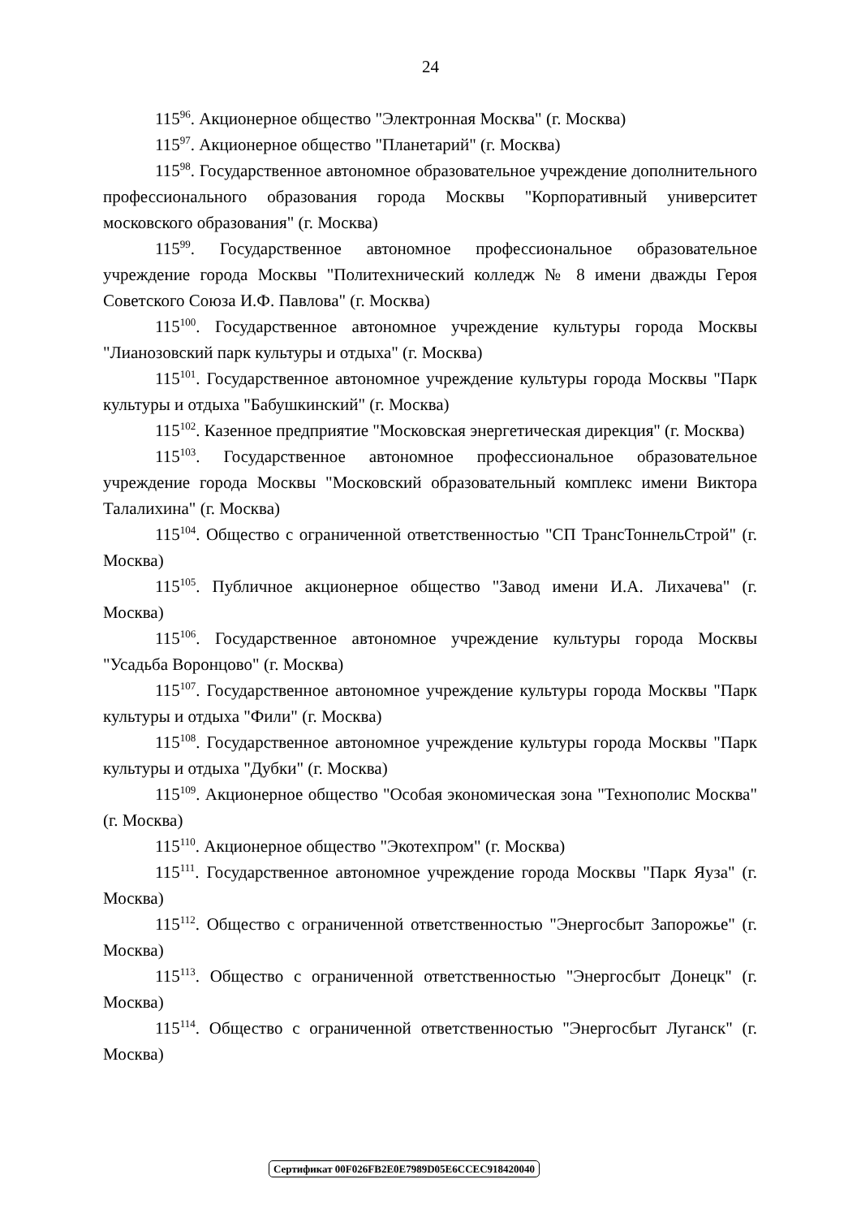24
115<sup>96</sup>. Акционерное общество "Электронная Москва" (г. Москва)
115<sup>97</sup>. Акционерное общество "Планетарий" (г. Москва)
115<sup>98</sup>. Государственное автономное образовательное учреждение дополнительного профессионального образования города Москвы "Корпоративный университет московского образования" (г. Москва)
115<sup>99</sup>. Государственное автономное профессиональное образовательное учреждение города Москвы "Политехнический колледж № 8 имени дважды Героя Советского Союза И.Ф. Павлова" (г. Москва)
115<sup>100</sup>. Государственное автономное учреждение культуры города Москвы "Лианозовский парк культуры и отдыха" (г. Москва)
115<sup>101</sup>. Государственное автономное учреждение культуры города Москвы "Парк культуры и отдыха "Бабушкинский" (г. Москва)
115<sup>102</sup>. Казенное предприятие "Московская энергетическая дирекция" (г. Москва)
115<sup>103</sup>. Государственное автономное профессиональное образовательное учреждение города Москвы "Московский образовательный комплекс имени Виктора Талалихина" (г. Москва)
115<sup>104</sup>. Общество с ограниченной ответственностью "СП ТрансТоннельСтрой" (г. Москва)
115<sup>105</sup>. Публичное акционерное общество "Завод имени И.А. Лихачева" (г. Москва)
115<sup>106</sup>. Государственное автономное учреждение культуры города Москвы "Усадьба Воронцово" (г. Москва)
115<sup>107</sup>. Государственное автономное учреждение культуры города Москвы "Парк культуры и отдыха "Фили" (г. Москва)
115<sup>108</sup>. Государственное автономное учреждение культуры города Москвы "Парк культуры и отдыха "Дубки" (г. Москва)
115<sup>109</sup>. Акционерное общество "Особая экономическая зона "Технополис Москва" (г. Москва)
115<sup>110</sup>. Акционерное общество "Экотехпром" (г. Москва)
115<sup>111</sup>. Государственное автономное учреждение города Москвы "Парк Яуза" (г. Москва)
115<sup>112</sup>. Общество с ограниченной ответственностью "Энергосбыт Запорожье" (г. Москва)
115<sup>113</sup>. Общество с ограниченной ответственностью "Энергосбыт Донецк" (г. Москва)
115<sup>114</sup>. Общество с ограниченной ответственностью "Энергосбыт Луганск" (г. Москва)
Сертификат 00F026FB2E0E7989D05E6CCEC918420040